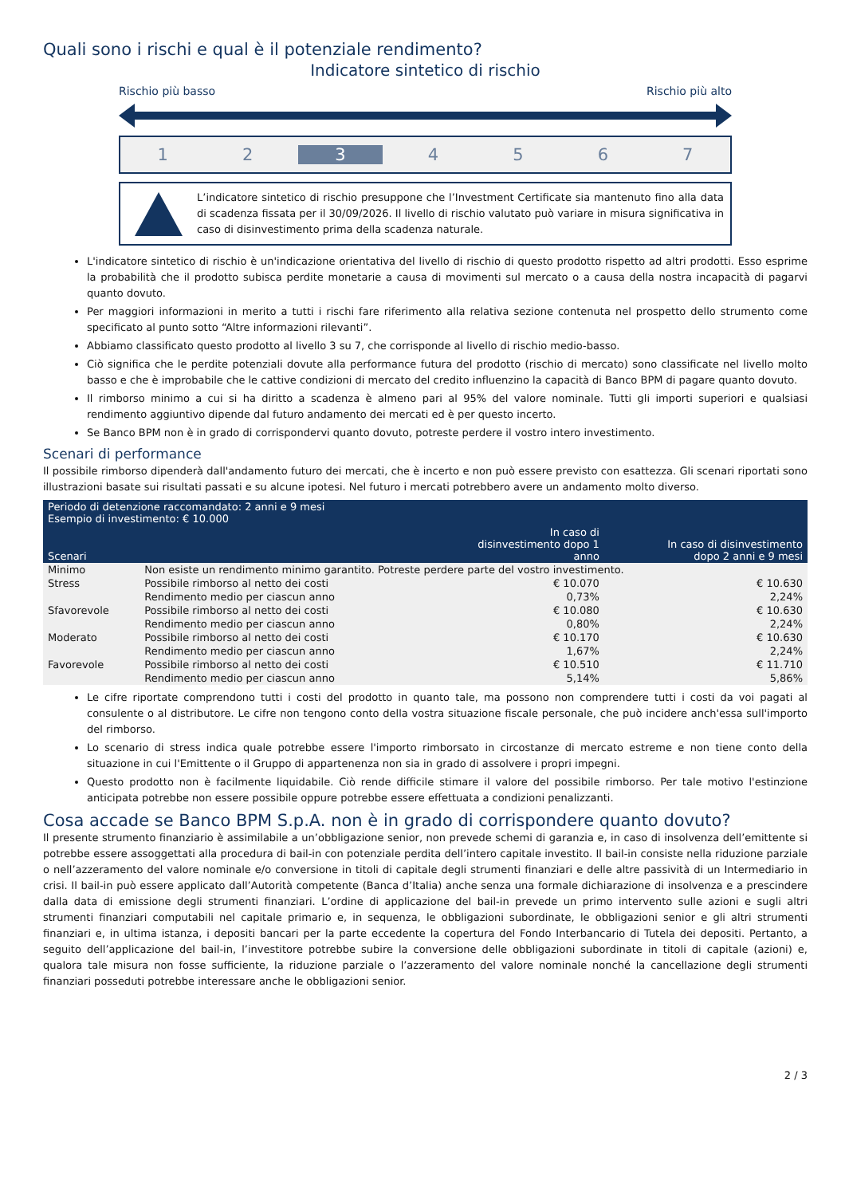Quali sono i rischi e qual è il potenziale rendimento?
Indicatore sintetico di rischio
Rischio più basso Rischio più alto
1 2 3 4567
L’indicatore sintetico di rischio presuppone che l’Investment Certificate sia mantenuto fino alla data di scadenza fissata per il 30/09/2026. Il livello di rischio valutato può variare in misura significativa in caso di disinvestimento prima della scadenza naturale.
L'indicatore sintetico di rischio è un'indicazione orientativa del livello di rischio di questo prodotto rispetto ad altri prodotti. Esso esprime la probabilità che il prodotto subisca perdite monetarie a causa di movimenti sul mercato o a causa della nostra incapacità di pagarvi quanto dovuto.
Per maggiori informazioni in merito a tutti i rischi fare riferimento alla relativa sezione contenuta nel prospetto dello strumento come specificato al punto sotto “Altre informazioni rilevanti”.
Abbiamo classificato questo prodotto al livello 3 su 7, che corrisponde al livello di rischio medio-basso.
Ciò significa che le perdite potenziali dovute alla performance futura del prodotto (rischio di mercato) sono classificate nel livello molto basso e che è improbabile che le cattive condizioni di mercato del credito influenzino la capacità di Banco BPM di pagare quanto dovuto.
Il rimborso minimo a cui si ha diritto a scadenza è almeno pari al 95% del valore nominale. Tutti gli importi superiori e qualsiasi rendimento aggiuntivo dipende dal futuro andamento dei mercati ed è per questo incerto.
Se Banco BPM non è in grado di corrispondervi quanto dovuto, potreste perdere il vostro intero investimento.
Scenari di performance
Il possibile rimborso dipenderà dall'andamento futuro dei mercati, che è incerto e non può essere previsto con esattezza. Gli scenari riportati sono illustrazioni basate sui risultati passati e su alcune ipotesi. Nel futuro i mercati potrebbero avere un andamento molto diverso.
| Periodo di detenzione raccomandato: 2 anni e 9 mesi Esempio di investimento: € 10.000 | | | |
| --- | --- | --- | --- |
| Scenari | | In caso di disinvestimento dopo 1 anno | In caso di disinvestimento dopo 2 anni e 9 mesi |
| Minimo | Non esiste un rendimento minimo garantito. Potreste perdere parte del vostro investimento. | | |
| Stress | Possibile rimborso al netto dei costi | € 10.070 | € 10.630 |
| | Rendimento medio per ciascun anno | 0,73% | 2,24% |
| Sfavorevole | Possibile rimborso al netto dei costi | € 10.080 | € 10.630 |
| | Rendimento medio per ciascun anno | 0,80% | 2,24% |
| Moderato | Possibile rimborso al netto dei costi | € 10.170 | € 10.630 |
| | Rendimento medio per ciascun anno | 1,67% | 2,24% |
| Favorevole | Possibile rimborso al netto dei costi | € 10.510 | € 11.710 |
| | Rendimento medio per ciascun anno | 5,14% | 5,86% |
Le cifre riportate comprendono tutti i costi del prodotto in quanto tale, ma possono non comprendere tutti i costi da voi pagati al consulente o al distributore. Le cifre non tengono conto della vostra situazione fiscale personale, che può incidere anch'essa sull'importo del rimborso.
Lo scenario di stress indica quale potrebbe essere l'importo rimborsato in circostanze di mercato estreme e non tiene conto della situazione in cui l'Emittente o il Gruppo di appartenenza non sia in grado di assolvere i propri impegni.
Questo prodotto non è facilmente liquidabile. Ciò rende difficile stimare il valore del possibile rimborso. Per tale motivo l'estinzione anticipata potrebbe non essere possibile oppure potrebbe essere effettuata a condizioni penalizzanti.
Cosa accade se Banco BPM S.p.A. non è in grado di corrispondere quanto dovuto?
Il presente strumento finanziario è assimilabile a un’obbligazione senior, non prevede schemi di garanzia e, in caso di insolvenza dell’emittente si potrebbe essere assoggettati alla procedura di bail-in con potenziale perdita dell’intero capitale investito. Il bail-in consiste nella riduzione parziale o nell’azzeramento del valore nominale e/o conversione in titoli di capitale degli strumenti finanziari e delle altre passività di un Intermediario in crisi. Il bail-in può essere applicato dall’Autorità competente (Banca d’Italia) anche senza una formale dichiarazione di insolvenza e a prescindere dalla data di emissione degli strumenti finanziari. L’ordine di applicazione del bail-in prevede un primo intervento sulle azioni e sugli altri strumenti finanziari computabili nel capitale primario e, in sequenza, le obbligazioni subordinate, le obbligazioni senior e gli altri strumenti finanziari e, in ultima istanza, i depositi bancari per la parte eccedente la copertura del Fondo Interbancario di Tutela dei depositi. Pertanto, a seguito dell’applicazione del bail-in, l’investitore potrebbe subire la conversione delle obbligazioni subordinate in titoli di capitale (azioni) e, qualora tale misura non fosse sufficiente, la riduzione parziale o l’azzeramento del valore nominale nonché la cancellazione degli strumenti finanziari posseduti potrebbe interessare anche le obbligazioni senior.
2 / 3